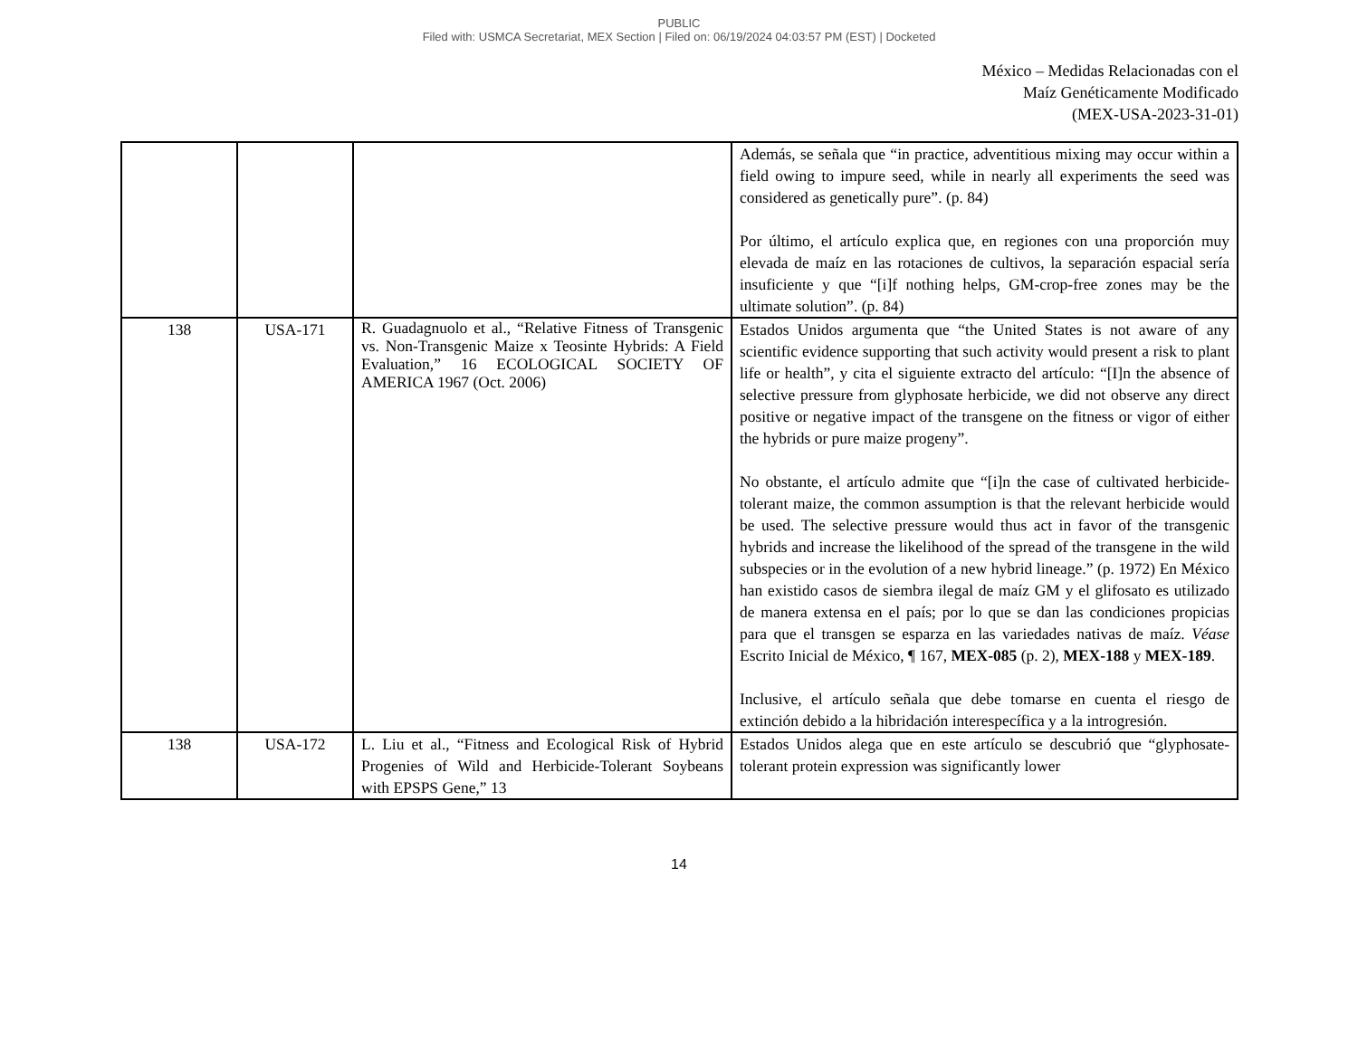PUBLIC
Filed with: USMCA Secretariat, MEX Section | Filed on: 06/19/2024 04:03:57 PM (EST) | Docketed
México – Medidas Relacionadas con el
Maíz Genéticamente Modificado
(MEX-USA-2023-31-01)
| | | | Además, se señala que “in practice, adventitious mixing may occur within a field owing to impure seed, while in nearly all experiments the seed was considered as genetically pure”. (p. 84) Por último, el artículo explica que, en regiones con una proporción muy elevada de maíz en las rotaciones de cultivos, la separación espacial sería insuficiente y que “[i]f nothing helps, GM-crop-free zones may be the ultimate solution”. (p. 84) |
| 138 | USA-171 | R. Guadagnuolo et al., “Relative Fitness of Transgenic vs. Non-Transgenic Maize x Teosinte Hybrids: A Field Evaluation,” 16 ECOLOGICAL SOCIETY OF AMERICA 1967 (Oct. 2006) | Estados Unidos argumenta que “the United States is not aware of any scientific evidence supporting that such activity would present a risk to plant life or health”, y cita el siguiente extracto del artículo: “[I]n the absence of selective pressure from glyphosate herbicide, we did not observe any direct positive or negative impact of the transgene on the fitness or vigor of either the hybrids or pure maize progeny”. No obstante, el artículo admite que “[i]n the case of cultivated herbicide-tolerant maize, the common assumption is that the relevant herbicide would be used. The selective pressure would thus act in favor of the transgenic hybrids and increase the likelihood of the spread of the transgene in the wild subspecies or in the evolution of a new hybrid lineage.” (p. 1972) En México han existido casos de siembra ilegal de maíz GM y el glifosato es utilizado de manera extensa en el país; por lo que se dan las condiciones propicias para que el transgen se esparza en las variedades nativas de maíz. Véase Escrito Inicial de México, ¶ 167, MEX-085 (p. 2), MEX-188 y MEX-189 . Inclusive, el artículo señala que debe tomarse en cuenta el riesgo de extinción debido a la hibridación interespecífica y a la introgresión. |
| 138 | USA-172 | L. Liu et al., “Fitness and Ecological Risk of Hybrid Progenies of Wild and Herbicide-Tolerant Soybeans with EPSPS Gene,” 13 | Estados Unidos alega que en este artículo se descubrió que “glyphosate-tolerant protein expression was significantly lower |
14